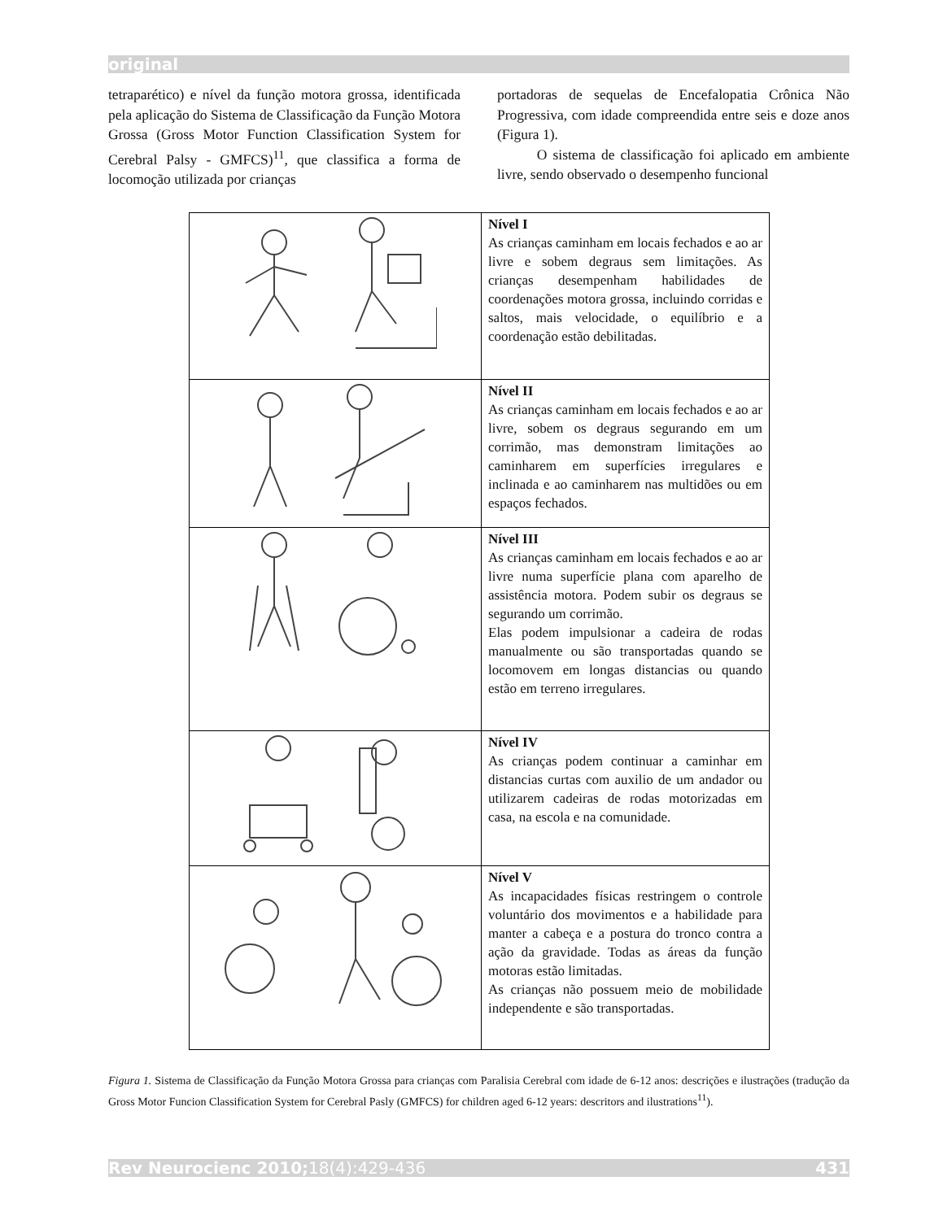original
tetraparético) e nível da função motora grossa, identificada pela aplicação do Sistema de Classificação da Função Motora Grossa (Gross Motor Function Classification System for Cerebral Palsy - GMFCS)<sup>11</sup>, que classifica a forma de locomoção utilizada por crianças
portadoras de sequelas de Encefalopatia Crônica Não Progressiva, com idade compreendida entre seis e doze anos (Figura 1).
O sistema de classificação foi aplicado em ambiente livre, sendo observado o desempenho funcional
| | Nível I As crianças caminham em locais fechados e ao ar livre e sobem degraus sem limitações. As crianças desempenham habilidades de coordenações motora grossa, incluindo corridas e saltos, mais velocidade, o equilíbrio e a coordenação estão debilitadas. |
| | Nível II As crianças caminham em locais fechados e ao ar livre, sobem os degraus segurando em um corrimão, mas demonstram limitações ao caminharem em superfícies irregulares e inclinada e ao caminharem nas multidões ou em espaços fechados. |
| | Nível III As crianças caminham em locais fechados e ao ar livre numa superfície plana com aparelho de assistência motora. Podem subir os degraus se segurando um corrimão. Elas podem impulsionar a cadeira de rodas manualmente ou são transportadas quando se locomovem em longas distancias ou quando estão em terreno irregulares. |
| | Nível IV As crianças podem continuar a caminhar em distancias curtas com auxilio de um andador ou utilizarem cadeiras de rodas motorizadas em casa, na escola e na comunidade. |
| | Nível V As incapacidades físicas restringem o controle voluntário dos movimentos e a habilidade para manter a cabeça e a postura do tronco contra a ação da gravidade. Todas as áreas da função motoras estão limitadas. As crianças não possuem meio de mobilidade independente e são transportadas. |
Figura 1. Sistema de Classificação da Função Motora Grossa para crianças com Paralisia Cerebral com idade de 6-12 anos: descrições e ilustrações (tradução da Gross Motor Funcion Classification System for Cerebral Pasly (GMFCS) for children aged 6-12 years: descritors and ilustrations<sup>11</sup>).
Rev Neurocienc 2010;18(4):429-436 431